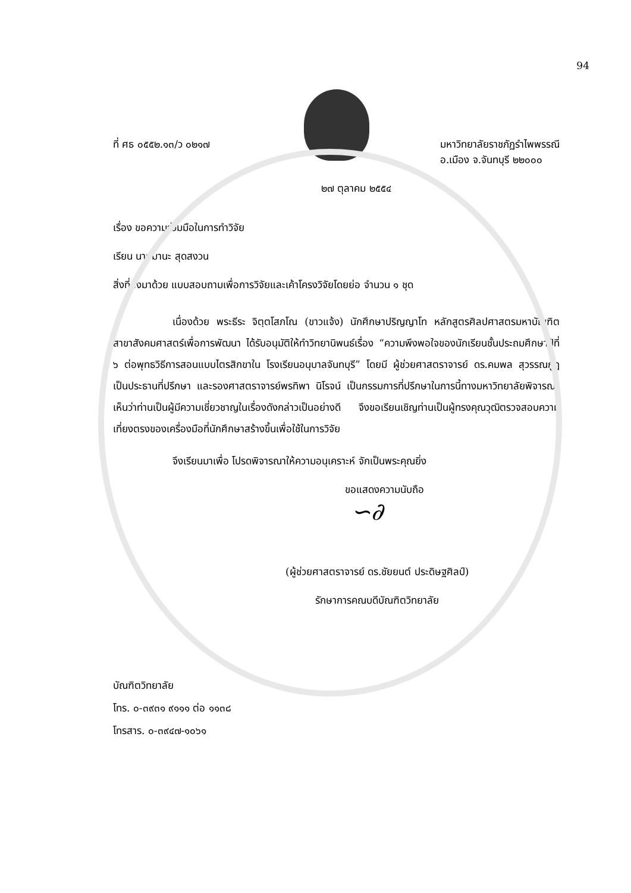94
ที่ ศธ ๐๕๕๒.๑๓/ว ๐๒๑๗ มหาวิทยาลัยราชภัฏรำไพพรรณี
อ.เมือง จ.จันทบุรี ๒๒๐๐๐
๒๗ ตุลาคม ๒๕๕๔
เรื่อง ขอความร่วมมือในการทำวิจัย
เรียน นายมานะ สุดสงวน
สิ่งที่ส่งมาด้วย แบบสอบถามเพื่อการวิจัยและเค้าโครงวิจัยโดยย่อ จำนวน ๑ ชุด
เนื่องด้วย พระธีระ จิตฺตโสภโณ (ขาวแจ้ง) นักศึกษาปริญญาโท หลักสูตรศิลปศาสตรมหาบัณฑิต สาขาสังคมศาสตร์เพื่อการพัฒนา ได้รับอนุมัติให้ทำวิทยานิพนธ์เรื่อง “ความพึงพอใจของนักเรียนชั้นประถมศึกษาปีที่ ๖ ต่อพุทธวิธีการสอนแบบไตรสิกขาใน โรงเรียนอนุบาลจันทบุรี” โดยมี ผู้ช่วยศาสตราจารย์ ดร.คมพล สุวรรณกูฏ เป็นประธานที่ปรึกษา และรองศาสตราจารย์พรทิพา นิโรจน์ เป็นกรรมการที่ปรึกษาในการนี้ทางมหาวิทยาลัยพิจารณาเห็นว่าท่านเป็นผู้มีความเชี่ยวชาญในเรื่องดังกล่าวเป็นอย่างดี จึงขอเรียนเชิญท่านเป็นผู้ทรงคุณวุฒิตรวจสอบความเที่ยงตรงของเครื่องมือที่นักศึกษาสร้างขึ้นเพื่อใช้ในการวิจัย
จึงเรียนมาเพื่อ โปรดพิจารณาให้ความอนุเคราะห์ จักเป็นพระคุณยิ่ง
ขอแสดงความนับถือ
∽∂
(ผู้ช่วยศาสตราจารย์ ดร.ชัยยนต์ ประดิษฐศิลป์)
รักษาการคณบดีบัณฑิตวิทยาลัย
บัณฑิตวิทยาลัย
โทร. ๐-๓๙๓๑ ๙๑๑๑ ต่อ ๑๑๓๘
โทรสาร. ๐-๓๙๔๗-๑๐๖๑